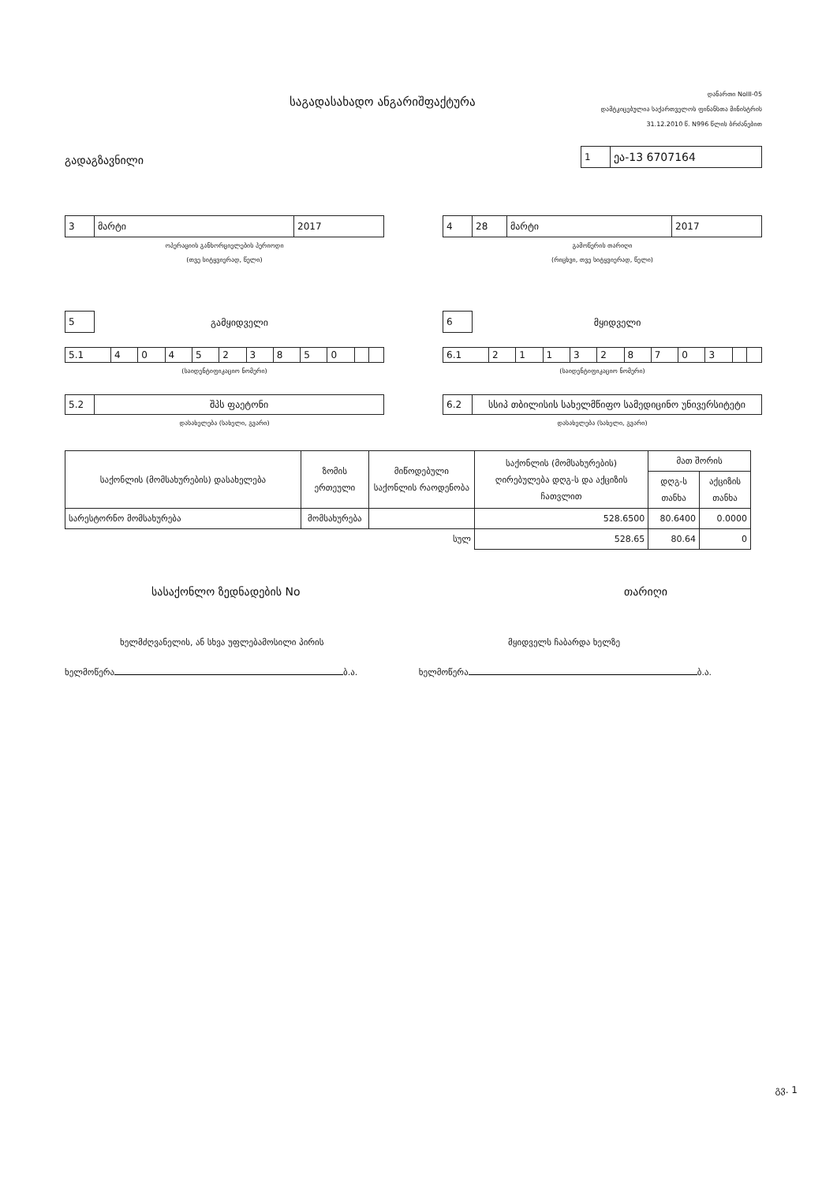საგადასახადო ანგარიშფაქტურა
დანართი NoIII-05
დამტკიცებულია საქართველოს ფინანსთა მინისტრის
31.12.2010 წ. N996 წლის ბრძანებით
გადაგზავნილი
| 1 | ეა-13 6707164 |
| 3 | მარტი | 2017 |
ოპერაციის განხორციელების პერიოდი
(თვე სიტყვიერად, წელი)
| 4 | 28 | მარტი | 2017 |
გამოწერის თარიღი
(რიცხვი, თვე სიტყვიერად, წელი)
| 5 |
გამყიდველი
| 5.1 | 4 | 0 | 4 | 5 | 2 | 3 | 8 | 5 | 0 | | |
(საიდენტიფიკაციო ნომერი)
| 5.2 | შპს ფაეტონი |
დასახელება (სახელი, გვარი)
| 6 |
მყიდველი
| 6.1 | 2 | 1 | 1 | 3 | 2 | 8 | 7 | 0 | 3 | | |
(საიდენტიფიკაციო ნომერი)
| 6.2 | სსიპ თბილისის სახელმწიფო სამედიცინო უნივერსიტეტი |
დასახელება (სახელი, გვარი)
| საქონლის (მომსახურების) დასახელება | ზომის ერთეული | მიწოდებული საქონლის რაოდენობა | საქონლის (მომსახურების) ღირებულება დღგ-ს და აქციზის ჩათვლით | მათ შორის | |
| --- | --- | --- | --- | --- | --- |
| | | | | დღგ-ს თანხა | აქციზის თანხა |
| სარესტორნო მომსახურება | მომსახურება | | 528.6500 | 80.6400 | 0.0000 |
| სულ | | | 528.65 | 80.64 | 0 |
სასაქონლო ზედნადების No თარიღი
ხელმძღვანელის, ან სხვა უფლებამოსილი პირის მყიდველს ჩაბარდა ხელზე
ხელმოწერა ბ.ა. ხელმოწერა ბ.ა.
გვ. 1